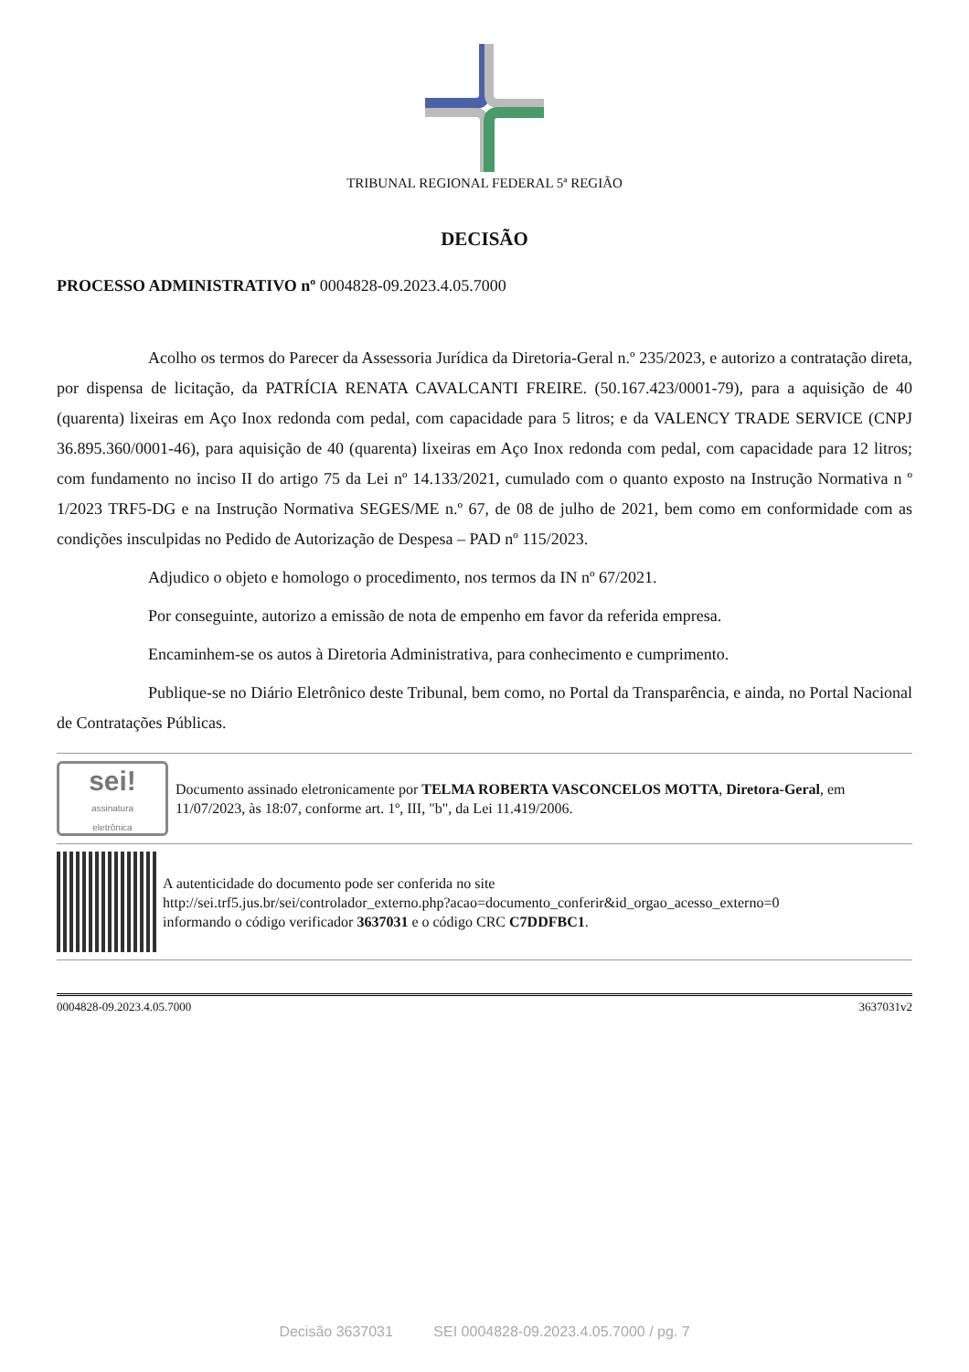TRIBUNAL REGIONAL FEDERAL 5ª REGIÃO
DECISÃO
PROCESSO ADMINISTRATIVO nº 0004828-09.2023.4.05.7000
Acolho os termos do Parecer da Assessoria Jurídica da Diretoria-Geral n.º 235/2023, e autorizo a contratação direta, por dispensa de licitação, da PATRÍCIA RENATA CAVALCANTI FREIRE. (50.167.423/0001-79), para a aquisição de 40 (quarenta) lixeiras em Aço Inox redonda com pedal, com capacidade para 5 litros; e da VALENCY TRADE SERVICE (CNPJ 36.895.360/0001-46), para aquisição de 40 (quarenta) lixeiras em Aço Inox redonda com pedal, com capacidade para 12 litros; com fundamento no inciso II do artigo 75 da Lei nº 14.133/2021, cumulado com o quanto exposto na Instrução Normativa n º 1/2023 TRF5-DG e na Instrução Normativa SEGES/ME n.º 67, de 08 de julho de 2021, bem como em conformidade com as condições insculpidas no Pedido de Autorização de Despesa – PAD nº 115/2023.
Adjudico o objeto e homologo o procedimento, nos termos da IN nº 67/2021.
Por conseguinte, autorizo a emissão de nota de empenho em favor da referida empresa.
Encaminhem-se os autos à Diretoria Administrativa, para conhecimento e cumprimento.
Publique-se no Diário Eletrônico deste Tribunal, bem como, no Portal da Transparência, e ainda, no Portal Nacional de Contratações Públicas.
sei!
assinatura
eletrônica
Documento assinado eletronicamente por TELMA ROBERTA VASCONCELOS MOTTA, Diretora-Geral, em 11/07/2023, às 18:07, conforme art. 1º, III, "b", da Lei 11.419/2006.
A autenticidade do documento pode ser conferida no site
http://sei.trf5.jus.br/sei/controlador_externo.php?acao=documento_conferir&id_orgao_acesso_externo=0
informando o código verificador 3637031 e o código CRC C7DDFBC1.
0004828-09.2023.4.05.7000 3637031v2
Decisão 3637031 SEI 0004828-09.2023.4.05.7000 / pg. 7